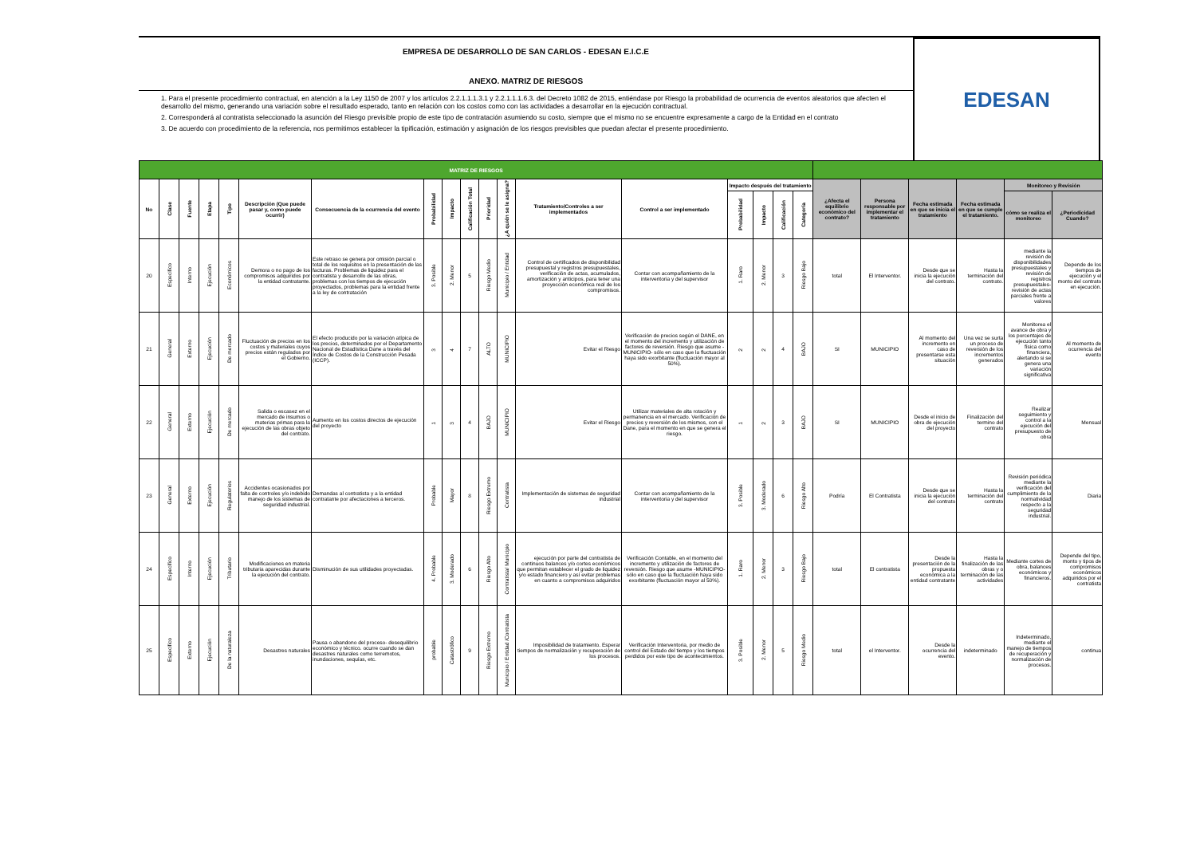EMPRESA DE DESARROLLO DE SAN CARLOS - EDESAN E.I.C.E
ANEXO. MATRIZ DE RIESGOS
1. Para el presente procedimiento contractual, en atención a la Ley 1150 de 2007 y los artículos 2.2.1.1.1.3.1 y 2.2.1.1.1.6.3. del Decreto 1082 de 2015, entiéndase por Riesgo la probabilidad de ocurrencia de eventos aleatorios que afecten el desarrollo del mismo, generando una variación sobre el resultado esperado, tanto en relación con los costos como con las actividades a desarrollar en la ejecución contractual.
2. Corresponderá al contratista seleccionado la asunción del Riesgo previsible propio de este tipo de contratación asumiendo su costo, siempre que el mismo no se encuentre expresamente a cargo de la Entidad en el contrato
3. De acuerdo con procedimiento de la referencia, nos permitimos establecer la tipificación, estimación y asignación de los riesgos previsibles que puedan afectar el presente procedimiento.
EDESAN
| MATRIZ DE RIESGOS | | | | | | | | | | | | | | | | | | | | | | | |
| No | Clase | Fuente | Etapa | Tipo | Descripción (Que puede pasar y, como puede ocurrir) | Consecuencia de la ocurrencia del evento | Probabilidad | Impacto | Calificación Total | Prioridad | ¿A quién se le asigna? | Tratamiento/Controles a ser implementados | Control a ser implementado | Impacto después del tratamiento | | | | ¿Afecta el equilibrio económico del contrato? | Persona responsable por implementar el tratamiento | Fecha estimada en que se inicia el tratamiento | Fecha estimada en que se cumple el tratamiento. | Monitoreo y Revisión | |
| | | | | | | | | | | | | | | Probabilidad | Impacto | Calificación | Categoría | | | | | cómo se realiza el monitoreo | ¿Periodicidad Cuando? |
| 20 | Especifico | Interno | Ejecución | Económicos | Demora o no pago de los compromisos adquiridos por la entidad contratante. | Este retraso se genera por omisión parcial o total de los requisitos en la presentación de las facturas. Problemas de liquidez para el contratista y desarrollo de las obras, problemas con los tiempos de ejecución proyectados, problemas para la entidad frente a la ley de contratación | 3. Posible | 2. Menor | 5 | Riesgo Medio | Municipio / Entidad | Control de certificados de disponibilidad presupuestal y registros presupuestales, verificación de actas, acumulados, amortización y anticipos, para tener una proyección económica real de los compromisos. | Contar con acompañamiento de la interventoria y del supervisor | 1. Raro | 2. Menor | 3 | Riesgo Bajo | total | El Interventor. | Desde que se inicia la ejecución del contrato. | Hasta la terminación del contrato. | mediante la revisión de disponibilidades presupuestales y revisión de registros presupuestales- revisión de actas parciales frente a valores | Depende de los tiempos de ejecución y el monto del contrato en ejecución. |
| 21 | General | Externo | Ejecución | De mercado | Fluctuación de precios en los costos y materiales cuyos precios están regulados por el Gobierno. | El efecto producido por la variación atípica de los precios, determinados por el Departamento Nacional de Estadística Dane a través del Índice de Costos de la Construcción Pesada (ICCP). | 3 | 4 | 7 | ALTO | MUNICIPIO | Evitar el Riesgo | Verificación de precios según el DANE, en el momento del incremento y utilización de factores de reversión. Riesgo que asume -MUNICIPIO- sólo en caso que la fluctuación haya sido exorbitante (fluctuación mayor al 50%). | 2 | 2 | 4 | BAJO | SI | MUNICIPIO | Al momento del incremento en caso de presentarse esta situación | Una vez se surta un proceso de reversión de los incrementos generados | Monitorea el avance de obra y los porcentajes de ejecución tanto física como financiera, alertando si se genera una variación significativa | Al momento de ocurrencia del evento |
| 22 | General | Externo | Ejecución | De mercado | Salida o escasez en el mercado de insumos o materias primas para la ejecución de las obras objeto del contrato. | Aumento en los costos directos de ejecución del proyecto | 1 | 3 | 4 | BAJO | MUNICIPIO | Evitar el Riesgo | Utilizar materiales de alta rotación y permanencia en el mercado. Verificación de precios y reversión de los mismos, con el Dane, para el momento en que se genera el riesgo. | 1 | 2 | 3 | BAJO | SI | MUNICIPIO | Desde el inicio de obra de ejecución del proyecto | Finalización del termino del contrato | Realizar seguimiento y control a la ejecución del presupuesto de obra | Mensual |
| 23 | General | Externo | Ejecución | Regulatorios | Accidentes ocasionados por falta de controles y/o indebido manejo de los sistemas de seguridad industrial. | Demandas al contratista y a la entidad contratante por afectaciones a terceros. | Probable | Mayor | 8 | Riesgo Extremo | Contratista | Implementación de sistemas de seguridad industrial | Contar con acompañamiento de la interventoria y del supervisor | 3. Posible | 3. Moderado | 6 | Riesgo Alto | Podría | El Contratista | Desde que se inicia la ejecución del contrato | Hasta la terminación del contrato | Revisión periódica mediante la verificación del cumplimiento de la normatividad respecto a la seguridad industrial. | Diaria |
| 24 | Especifico | Interno | Ejecución | Tributario | Modificaciones en materia tributaria aparecidas durante la ejecución del contrato. | Disminución de sus utilidades proyectadas. | 4. Probable | 3. Moderado | 6 | Riesgo Alto | Contratista/ Municipio | ejecución por parte del contratista de continuos balances y/o cortes económicos que permitan establecer el grado de liquidez y/o estado financiero y así evitar problemas en cuanto a compromisos adquiridos | Verificación Contable, en el momento del incremento y utilización de factores de reversión. Riesgo que asume -MUNICIPIO- sólo en caso que la fluctuación haya sido exorbitante (fluctuación mayor al 50%). | 1. Raro | 2. Menor | 3 | Riesgo Bajo | total | El contratista | Desde la presentación de la propuesta económica a la entidad contratante | Hasta la finalización de las obras y o terminación de las actividades | Mediante cortes de obra, balances económicos y financieros. | Depende del tipo, monto y tipos de compromisos económicos adquiridos por el contratista |
| 25 | Especifico | Externo | Ejecución | De la naturaleza | Desastres naturales | Pausa o abandono del proceso- desequilibrio económico y técnico. ocurre cuando se dan desastres naturales como terremotos, inundaciones, sequías, etc. | probable | Catastrófico | 9 | Riesgo Extremo | Municipio / Entidad /Contratista | Imposibilidad de tratamiento. Esperar tiempos de normalización y recuperación de los procesos. | Verificación Interventoria, por medio de control del Estado del tiempo y los tiempos perdidos por este tipo de acontecimientos. | 3. Posible | 2. Menor | 5 | Riesgo Medio | total | el Interventor. | Desde la ocurrencia del evento. | indeterminado | Indeterminado, mediante el manejo de tiempos de recuperación y normalización de procesos. | continua |